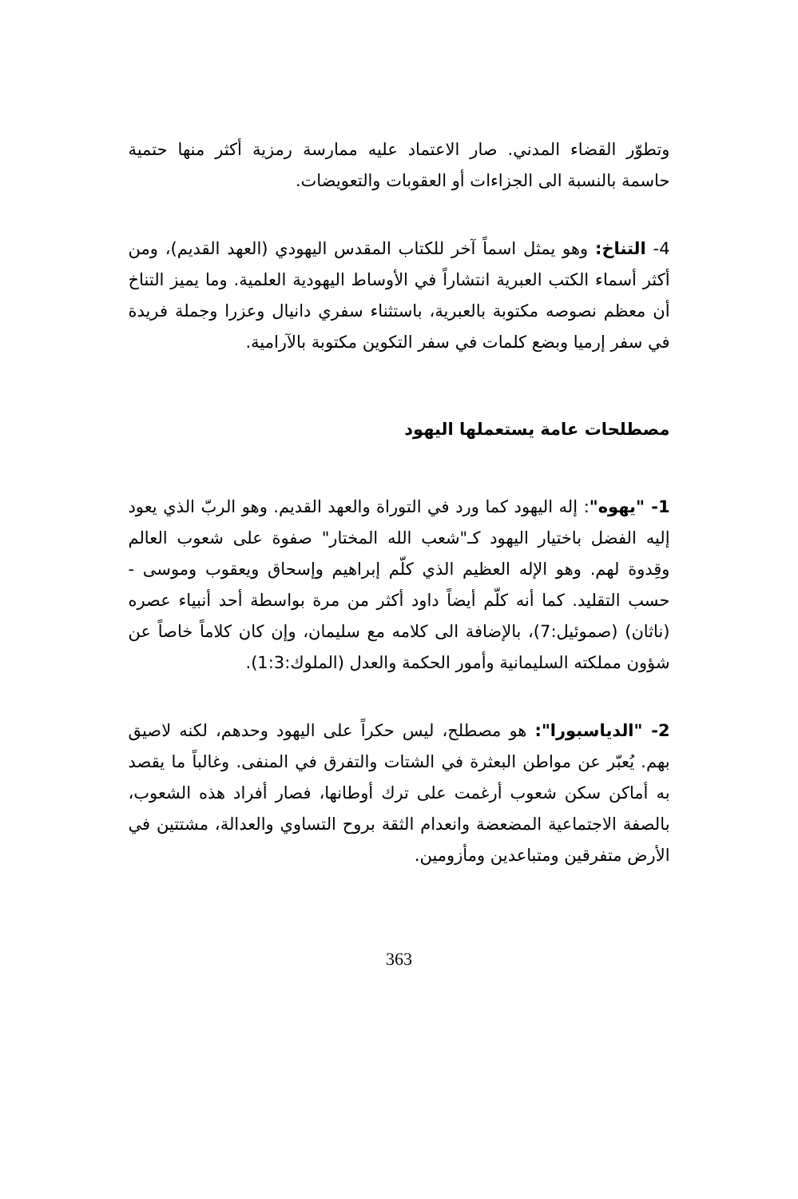وتطوّر القضاء المدني. صار الاعتماد عليه ممارسة رمزية أكثر منها حتمية حاسمة بالنسبة الى الجزاءات أو العقوبات والتعويضات.
4- التناخ: وهو يمثل اسماً آخر للكتاب المقدس اليهودي (العهد القديم)، ومن أكثر أسماء الكتب العبرية انتشاراً في الأوساط اليهودية العلمية. وما يميز التناخ أن معظم نصوصه مكتوبة بالعبرية، باستثناء سفري دانيال وعزرا وجملة فريدة في سفر إرميا وبضع كلمات في سفر التكوين مكتوبة بالآرامية.
مصطلحات عامة يستعملها اليهود
1- "يهوه": إله اليهود كما ورد في التوراة والعهد القديم. وهو الربّ الذي يعود إليه الفضل باختيار اليهود كـ"شعب الله المختار" صفوة على شعوب العالم وقِدوة لهم. وهو الإله العظيم الذي كلّم إبراهيم وإسحاق ويعقوب وموسى - حسب التقليد. كما أنه كلّم أيضاً داود أكثر من مرة بواسطة أحد أنبياء عصره (ناثان) (صموئيل:7)، بالإضافة الى كلامه مع سليمان، وإن كان كلاماً خاصاً عن شؤون مملكته السليمانية وأمور الحكمة والعدل (الملوك:1:3).
2- "الدياسبورا": هو مصطلح، ليس حكراً على اليهود وحدهم، لكنه لاصيق بهم. يُعبّر عن مواطن البعثرة في الشتات والتفرق في المنفى. وغالباً ما يقصد به أماكن سكن شعوب أرغمت على ترك أوطانها، فصار أفراد هذه الشعوب، بالصفة الاجتماعية المضعضة وانعدام الثقة بروح التساوي والعدالة، مشتتين في الأرض متفرقين ومتباعدين ومأزومين.
363